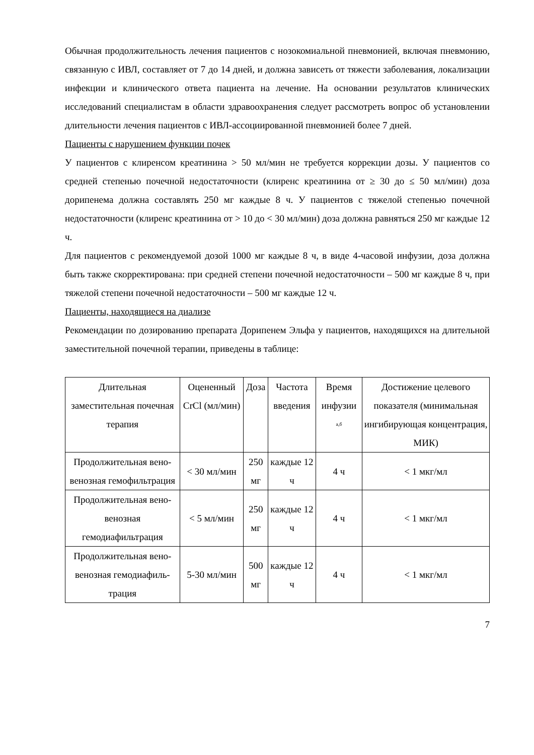Обычная продолжительность лечения пациентов с нозокомиальной пневмонией, включая пневмонию, связанную с ИВЛ, составляет от 7 до 14 дней, и должна зависеть от тяжести заболевания, локализации инфекции и клинического ответа пациента на лечение. На основании результатов клинических исследований специалистам в области здравоохранения следует рассмотреть вопрос об установлении длительности лечения пациентов с ИВЛ-ассоциированной пневмонией более 7 дней.
Пациенты с нарушением функции почек
У пациентов с клиренсом креатинина > 50 мл/мин не требуется коррекции дозы. У пациентов со средней степенью почечной недостаточности (клиренс креатинина от ≥ 30 до ≤ 50 мл/мин) доза дорипенема должна составлять 250 мг каждые 8 ч. У пациентов с тяжелой степенью почечной недостаточности (клиренс креатинина от > 10 до < 30 мл/мин) доза должна равняться 250 мг каждые 12 ч.
Для пациентов с рекомендуемой дозой 1000 мг каждые 8 ч, в виде 4-часовой инфузии, доза должна быть также скорректирована: при средней степени почечной недостаточности – 500 мг каждые 8 ч, при тяжелой степени почечной недостаточности – 500 мг каждые 12 ч.
Пациенты, находящиеся на диализе
Рекомендации по дозированию препарата Дорипенем Эльфа у пациентов, находящихся на длительной заместительной почечной терапии, приведены в таблице:
| Длительная заместительная почечная терапия | Оцененный CrCl (мл/мин) | Доза | Частота введения | Время инфузии <sup>а,б</sup> | Достижение целевого показателя (минимальная ингибирующая концентрация, МИК) |
| --- | --- | --- | --- | --- | --- |
| Продолжительная вено-венозная гемофильтрация | < 30 мл/мин | 250 мг | каждые 12 ч | 4 ч | < 1 мкг/мл |
| Продолжительная вено-венозная гемодиафильтрация | < 5 мл/мин | 250 мг | каждые 12 ч | 4 ч | < 1 мкг/мл |
| Продолжительная вено-венозная гемодиафиль-трация | 5-30 мл/мин | 500 мг | каждые 12 ч | 4 ч | < 1 мкг/мл |
7